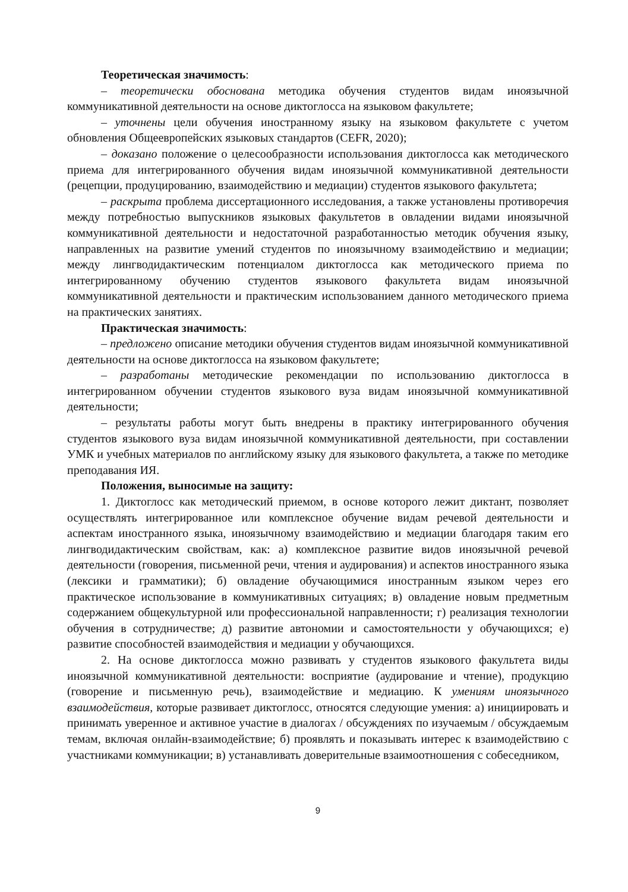Теоретическая значимость:
– теоретически обоснована методика обучения студентов видам иноязычной коммуникативной деятельности на основе диктоглосса на языковом факультете;
– уточнены цели обучения иностранному языку на языковом факультете с учетом обновления Общеевропейских языковых стандартов (CEFR, 2020);
– доказано положение о целесообразности использования диктоглосса как методического приема для интегрированного обучения видам иноязычной коммуникативной деятельности (рецепции, продуцированию, взаимодействию и медиации) студентов языкового факультета;
– раскрыта проблема диссертационного исследования, а также установлены противоречия между потребностью выпускников языковых факультетов в овладении видами иноязычной коммуникативной деятельности и недостаточной разработанностью методик обучения языку, направленных на развитие умений студентов по иноязычному взаимодействию и медиации; между лингводидактическим потенциалом диктоглосса как методического приема по интегрированному обучению студентов языкового факультета видам иноязычной коммуникативной деятельности и практическим использованием данного методического приема на практических занятиях.
Практическая значимость:
– предложено описание методики обучения студентов видам иноязычной коммуникативной деятельности на основе диктоглосса на языковом факультете;
– разработаны методические рекомендации по использованию диктоглосса в интегрированном обучении студентов языкового вуза видам иноязычной коммуникативной деятельности;
– результаты работы могут быть внедрены в практику интегрированного обучения студентов языкового вуза видам иноязычной коммуникативной деятельности, при составлении УМК и учебных материалов по английскому языку для языкового факультета, а также по методике преподавания ИЯ.
Положения, выносимые на защиту:
1. Диктоглосс как методический приемом, в основе которого лежит диктант, позволяет осуществлять интегрированное или комплексное обучение видам речевой деятельности и аспектам иностранного языка, иноязычному взаимодействию и медиации благодаря таким его лингводидактическим свойствам, как: а) комплексное развитие видов иноязычной речевой деятельности (говорения, письменной речи, чтения и аудирования) и аспектов иностранного языка (лексики и грамматики); б) овладение обучающимися иностранным языком через его практическое использование в коммуникативных ситуациях; в) овладение новым предметным содержанием общекультурной или профессиональной направленности; г) реализация технологии обучения в сотрудничестве; д) развитие автономии и самостоятельности у обучающихся; е) развитие способностей взаимодействия и медиации у обучающихся.
2. На основе диктоглосса можно развивать у студентов языкового факультета виды иноязычной коммуникативной деятельности: восприятие (аудирование и чтение), продукцию (говорение и письменную речь), взаимодействие и медиацию. К умениям иноязычного взаимодействия, которые развивает диктоглосс, относятся следующие умения: а) инициировать и принимать уверенное и активное участие в диалогах / обсуждениях по изучаемым / обсуждаемым темам, включая онлайн-взаимодействие; б) проявлять и показывать интерес к взаимодействию с участниками коммуникации; в) устанавливать доверительные взаимоотношения с собеседником,
9